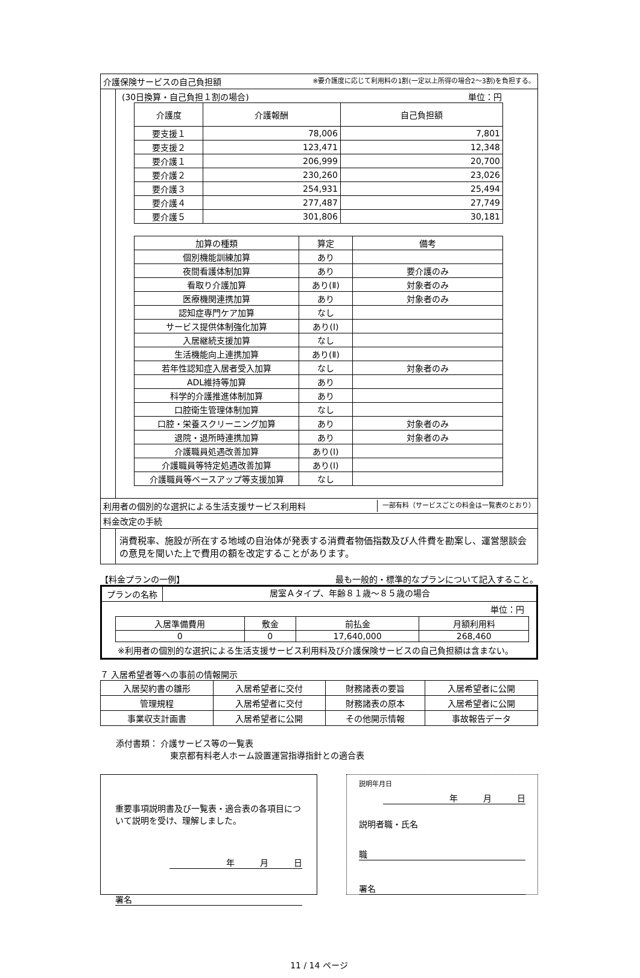介護保険サービスの自己負担額 ※要介護度に応じて利用料の1割(一定以上所得の場合2〜3割)を負担する。
(30日換算・自己負担１割の場合) 単位：円
| 介護度 | 介護報酬 | 自己負担額 |
| --- | --- | --- |
| 要支援１ | 78,006 | 7,801 |
| 要支援２ | 123,471 | 12,348 |
| 要介護１ | 206,999 | 20,700 |
| 要介護２ | 230,260 | 23,026 |
| 要介護３ | 254,931 | 25,494 |
| 要介護４ | 277,487 | 27,749 |
| 要介護５ | 301,806 | 30,181 |
| 加算の種類 | 算定 | 備考 |
| --- | --- | --- |
| 個別機能訓練加算 | あり | |
| 夜間看護体制加算 | あり | 要介護のみ |
| 看取り介護加算 | あり(Ⅱ) | 対象者のみ |
| 医療機関連携加算 | あり | 対象者のみ |
| 認知症専門ケア加算 | なし | |
| サービス提供体制強化加算 | あり(Ⅰ) | |
| 入居継続支援加算 | なし | |
| 生活機能向上連携加算 | あり(Ⅱ) | |
| 若年性認知症入居者受入加算 | なし | 対象者のみ |
| ADL維持等加算 | あり | |
| 科学的介護推進体制加算 | あり | |
| 口腔衛生管理体制加算 | なし | |
| 口腔・栄養スクリーニング加算 | あり | 対象者のみ |
| 退院・退所時連携加算 | あり | 対象者のみ |
| 介護職員処遇改善加算 | あり(Ⅰ) | |
| 介護職員等特定処遇改善加算 | あり(Ⅰ) | |
| 介護職員等ベースアップ等支援加算 | なし | |
利用者の個別的な選択による生活支援サービス利用料 一部有料（サービスごとの料金は一覧表のとおり）
料金改定の手続
消費税率、施設が所在する地域の自治体が発表する消費者物価指数及び人件費を勘案し、運営懇談会の意見を聞いた上で費用の額を改定することがあります。
【料金プランの一例】 最も一般的・標準的なプランについて記入すること。
プランの名称 居室Ａタイプ、年齢８１歳〜８５歳の場合
単位：円
| 入居準備費用 | 敷金 | 前払金 | 月額利用料 |
| --- | --- | --- | --- |
| 0 | 0 | 17,640,000 | 268,460 |
※利用者の個別的な選択による生活支援サービス利用料及び介護保険サービスの自己負担額は含まない。
７ 入居希望者等への事前の情報開示
| 入居契約書の雛形 | 入居希望者に交付 | 財務諸表の要旨 | 入居希望者に公開 |
| 管理規程 | 入居希望者に交付 | 財務諸表の原本 | 入居希望者に公開 |
| 事業収支計画書 | 入居希望者に公開 | その他開示情報 | 事故報告データ |
添付書類： 介護サービス等の一覧表
東京都有料老人ホーム設置運営指導指針との適合表
重要事項説明書及び一覧表・適合表の各項目について説明を受け、理解しました。
年　　　月　　　日
署名
説明年月日
年　　　月　　　日
説明者職・氏名
職
署名
11 / 14 ページ